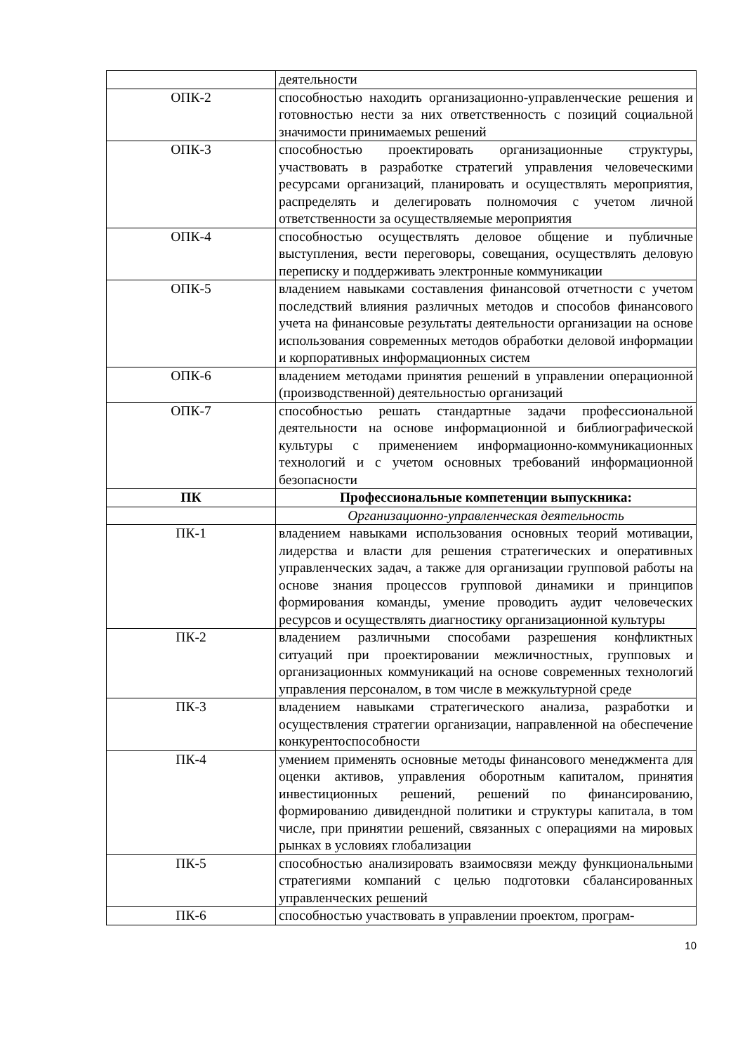| | деятельности |
| ОПК-2 | способностью находить организационно-управленческие решения и готовностью нести за них ответственность с позиций социальной значимости принимаемых решений |
| ОПК-3 | способностью проектировать организационные структуры, участвовать в разработке стратегий управления человеческими ресурсами организаций, планировать и осуществлять мероприятия, распределять и делегировать полномочия с учетом личной ответственности за осуществляемые мероприятия |
| ОПК-4 | способностью осуществлять деловое общение и публичные выступления, вести переговоры, совещания, осуществлять деловую переписку и поддерживать электронные коммуникации |
| ОПК-5 | владением навыками составления финансовой отчетности с учетом последствий влияния различных методов и способов финансового учета на финансовые результаты деятельности организации на основе использования современных методов обработки деловой информации и корпоративных информационных систем |
| ОПК-6 | владением методами принятия решений в управлении операционной (производственной) деятельностью организаций |
| ОПК-7 | способностью решать стандартные задачи профессиональной деятельности на основе информационной и библиографической культуры с применением информационно-коммуникационных технологий и с учетом основных требований информационной безопасности |
| ПК | Профессиональные компетенции выпускника: |
| | Организационно-управленческая деятельность |
| ПК-1 | владением навыками использования основных теорий мотивации, лидерства и власти для решения стратегических и оперативных управленческих задач, а также для организации групповой работы на основе знания процессов групповой динамики и принципов формирования команды, умение проводить аудит человеческих ресурсов и осуществлять диагностику организационной культуры |
| ПК-2 | владением различными способами разрешения конфликтных ситуаций при проектировании межличностных, групповых и организационных коммуникаций на основе современных технологий управления персоналом, в том числе в межкультурной среде |
| ПК-3 | владением навыками стратегического анализа, разработки и осуществления стратегии организации, направленной на обеспечение конкурентоспособности |
| ПК-4 | умением применять основные методы финансового менеджмента для оценки активов, управления оборотным капиталом, принятия инвестиционных решений, решений по финансированию, формированию дивидендной политики и структуры капитала, в том числе, при принятии решений, связанных с операциями на мировых рынках в условиях глобализации |
| ПК-5 | способностью анализировать взаимосвязи между функциональными стратегиями компаний с целью подготовки сбалансированных управленческих решений |
| ПК-6 | способностью участвовать в управлении проектом, програм- |
10